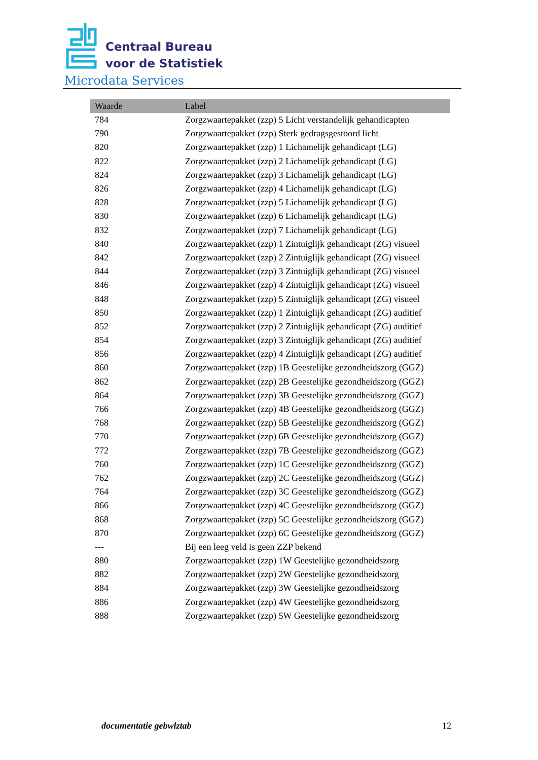Centraal Bureau
voor de Statistiek
Microdata Services
| Waarde | Label |
| --- | --- |
| 784 | Zorgzwaartepakket (zzp) 5 Licht verstandelijk gehandicapten |
| 790 | Zorgzwaartepakket (zzp) Sterk gedragsgestoord licht |
| 820 | Zorgzwaartepakket (zzp) 1 Lichamelijk gehandicapt (LG) |
| 822 | Zorgzwaartepakket (zzp) 2 Lichamelijk gehandicapt (LG) |
| 824 | Zorgzwaartepakket (zzp) 3 Lichamelijk gehandicapt (LG) |
| 826 | Zorgzwaartepakket (zzp) 4 Lichamelijk gehandicapt (LG) |
| 828 | Zorgzwaartepakket (zzp) 5 Lichamelijk gehandicapt (LG) |
| 830 | Zorgzwaartepakket (zzp) 6 Lichamelijk gehandicapt (LG) |
| 832 | Zorgzwaartepakket (zzp) 7 Lichamelijk gehandicapt (LG) |
| 840 | Zorgzwaartepakket (zzp) 1 Zintuiglijk gehandicapt (ZG) visueel |
| 842 | Zorgzwaartepakket (zzp) 2 Zintuiglijk gehandicapt (ZG) visueel |
| 844 | Zorgzwaartepakket (zzp) 3 Zintuiglijk gehandicapt (ZG) visueel |
| 846 | Zorgzwaartepakket (zzp) 4 Zintuiglijk gehandicapt (ZG) visueel |
| 848 | Zorgzwaartepakket (zzp) 5 Zintuiglijk gehandicapt (ZG) visueel |
| 850 | Zorgzwaartepakket (zzp) 1 Zintuiglijk gehandicapt (ZG) auditief |
| 852 | Zorgzwaartepakket (zzp) 2 Zintuiglijk gehandicapt (ZG) auditief |
| 854 | Zorgzwaartepakket (zzp) 3 Zintuiglijk gehandicapt (ZG) auditief |
| 856 | Zorgzwaartepakket (zzp) 4 Zintuiglijk gehandicapt (ZG) auditief |
| 860 | Zorgzwaartepakket (zzp) 1B Geestelijke gezondheidszorg (GGZ) |
| 862 | Zorgzwaartepakket (zzp) 2B Geestelijke gezondheidszorg (GGZ) |
| 864 | Zorgzwaartepakket (zzp) 3B Geestelijke gezondheidszorg (GGZ) |
| 766 | Zorgzwaartepakket (zzp) 4B Geestelijke gezondheidszorg (GGZ) |
| 768 | Zorgzwaartepakket (zzp) 5B Geestelijke gezondheidszorg (GGZ) |
| 770 | Zorgzwaartepakket (zzp) 6B Geestelijke gezondheidszorg (GGZ) |
| 772 | Zorgzwaartepakket (zzp) 7B Geestelijke gezondheidszorg (GGZ) |
| 760 | Zorgzwaartepakket (zzp) 1C Geestelijke gezondheidszorg (GGZ) |
| 762 | Zorgzwaartepakket (zzp) 2C Geestelijke gezondheidszorg (GGZ) |
| 764 | Zorgzwaartepakket (zzp) 3C Geestelijke gezondheidszorg (GGZ) |
| 866 | Zorgzwaartepakket (zzp) 4C Geestelijke gezondheidszorg (GGZ) |
| 868 | Zorgzwaartepakket (zzp) 5C Geestelijke gezondheidszorg (GGZ) |
| 870 | Zorgzwaartepakket (zzp) 6C Geestelijke gezondheidszorg (GGZ) |
| --- | Bij een leeg veld is geen ZZP bekend |
| 880 | Zorgzwaartepakket (zzp) 1W Geestelijke gezondheidszorg |
| 882 | Zorgzwaartepakket (zzp) 2W Geestelijke gezondheidszorg |
| 884 | Zorgzwaartepakket (zzp) 3W Geestelijke gezondheidszorg |
| 886 | Zorgzwaartepakket (zzp) 4W Geestelijke gezondheidszorg |
| 888 | Zorgzwaartepakket (zzp) 5W Geestelijke gezondheidszorg |
documentatie gebwlztab 12